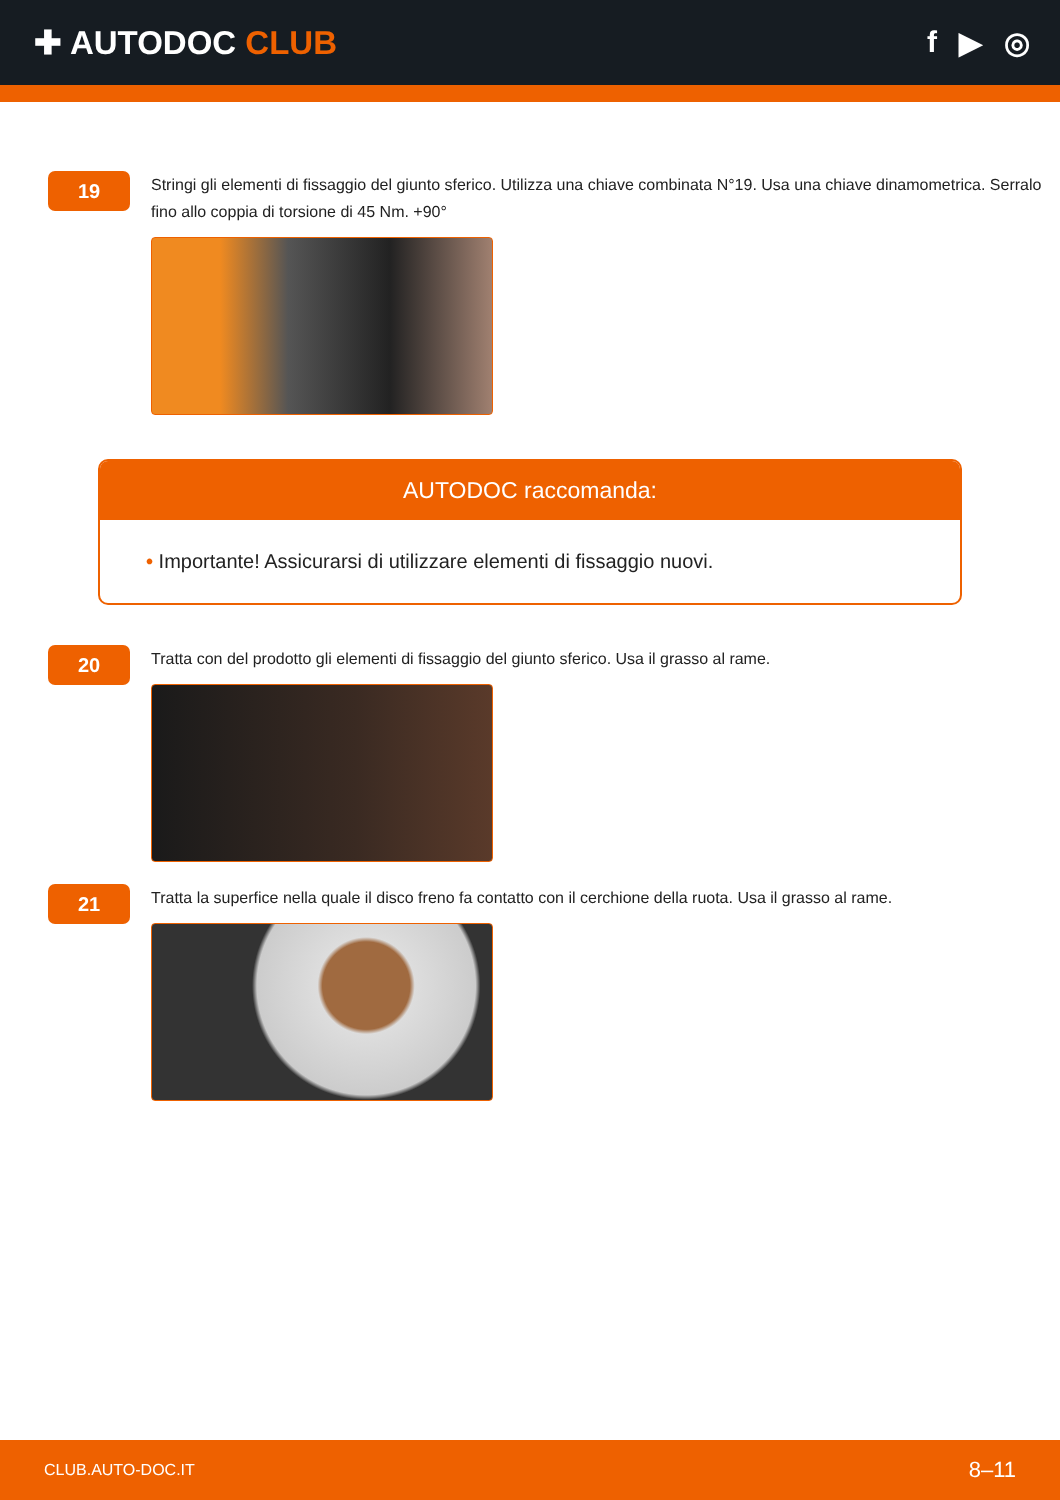✚ AUTODOC CLUB f ▶ ◎
19
Stringi gli elementi di fissaggio del giunto sferico. Utilizza una chiave combinata N°19. Usa una chiave dinamometrica. Serralo fino allo coppia di torsione di 45 Nm. +90°
AUTODOC raccomanda:
• Importante! Assicurarsi di utilizzare elementi di fissaggio nuovi.
20
Tratta con del prodotto gli elementi di fissaggio del giunto sferico. Usa il grasso al rame.
21
Tratta la superfice nella quale il disco freno fa contatto con il cerchione della ruota. Usa il grasso al rame.
CLUB.AUTO-DOC.IT 8–11